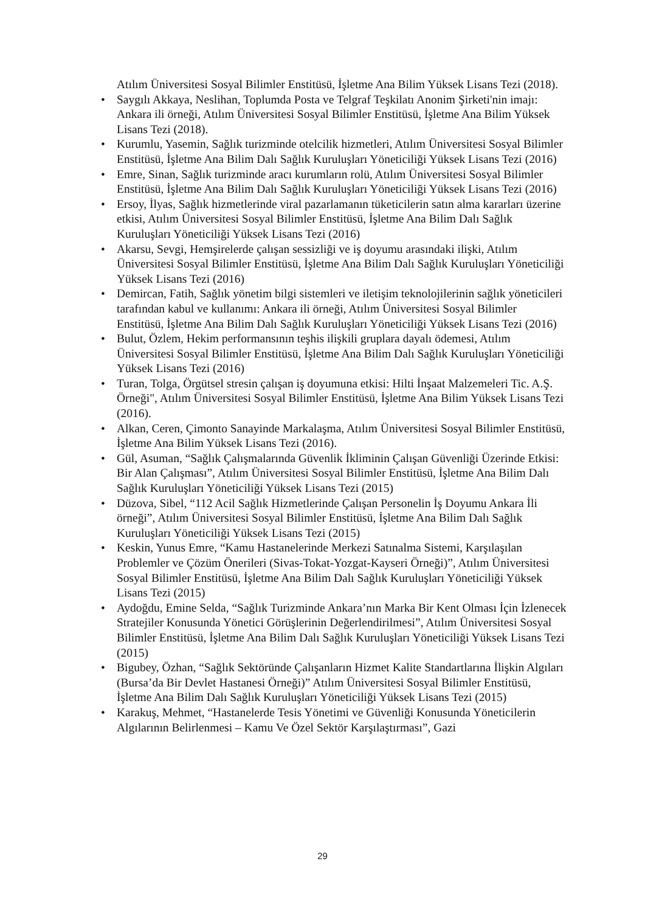Atılım Üniversitesi Sosyal Bilimler Enstitüsü, İşletme Ana Bilim Yüksek Lisans Tezi (2018).
• Saygılı Akkaya, Neslihan, Toplumda Posta ve Telgraf Teşkilatı Anonim Şirketi'nin imajı: Ankara ili örneği, Atılım Üniversitesi Sosyal Bilimler Enstitüsü, İşletme Ana Bilim Yüksek Lisans Tezi (2018).
• Kurumlu, Yasemin, Sağlık turizminde otelcilik hizmetleri, Atılım Üniversitesi Sosyal Bilimler Enstitüsü, İşletme Ana Bilim Dalı Sağlık Kuruluşları Yöneticiliği Yüksek Lisans Tezi (2016)
• Emre, Sinan, Sağlık turizminde aracı kurumların rolü, Atılım Üniversitesi Sosyal Bilimler Enstitüsü, İşletme Ana Bilim Dalı Sağlık Kuruluşları Yöneticiliği Yüksek Lisans Tezi (2016)
• Ersoy, İlyas, Sağlık hizmetlerinde viral pazarlamanın tüketicilerin satın alma kararları üzerine etkisi, Atılım Üniversitesi Sosyal Bilimler Enstitüsü, İşletme Ana Bilim Dalı Sağlık Kuruluşları Yöneticiliği Yüksek Lisans Tezi (2016)
• Akarsu, Sevgi, Hemşirelerde çalışan sessizliği ve iş doyumu arasındaki ilişki, Atılım Üniversitesi Sosyal Bilimler Enstitüsü, İşletme Ana Bilim Dalı Sağlık Kuruluşları Yöneticiliği Yüksek Lisans Tezi (2016)
• Demircan, Fatih, Sağlık yönetim bilgi sistemleri ve iletişim teknolojilerinin sağlık yöneticileri tarafından kabul ve kullanımı: Ankara ili örneği, Atılım Üniversitesi Sosyal Bilimler Enstitüsü, İşletme Ana Bilim Dalı Sağlık Kuruluşları Yöneticiliği Yüksek Lisans Tezi (2016)
• Bulut, Özlem, Hekim performansının teşhis ilişkili gruplara dayalı ödemesi, Atılım Üniversitesi Sosyal Bilimler Enstitüsü, İşletme Ana Bilim Dalı Sağlık Kuruluşları Yöneticiliği Yüksek Lisans Tezi (2016)
• Turan, Tolga, Örgütsel stresin çalışan iş doyumuna etkisi: Hilti İnşaat Malzemeleri Tic. A.Ş. Örneği", Atılım Üniversitesi Sosyal Bilimler Enstitüsü, İşletme Ana Bilim Yüksek Lisans Tezi (2016).
• Alkan, Ceren, Çimonto Sanayinde Markalaşma, Atılım Üniversitesi Sosyal Bilimler Enstitüsü, İşletme Ana Bilim Yüksek Lisans Tezi (2016).
• Gül, Asuman, “Sağlık Çalışmalarında Güvenlik İkliminin Çalışan Güvenliği Üzerinde Etkisi: Bir Alan Çalışması”, Atılım Üniversitesi Sosyal Bilimler Enstitüsü, İşletme Ana Bilim Dalı Sağlık Kuruluşları Yöneticiliği Yüksek Lisans Tezi (2015)
• Düzova, Sibel, “112 Acil Sağlık Hizmetlerinde Çalışan Personelin İş Doyumu Ankara İli örneği”, Atılım Üniversitesi Sosyal Bilimler Enstitüsü, İşletme Ana Bilim Dalı Sağlık Kuruluşları Yöneticiliği Yüksek Lisans Tezi (2015)
• Keskin, Yunus Emre, “Kamu Hastanelerinde Merkezi Satınalma Sistemi, Karşılaşılan Problemler ve Çözüm Önerileri (Sivas-Tokat-Yozgat-Kayseri Örneği)”, Atılım Üniversitesi Sosyal Bilimler Enstitüsü, İşletme Ana Bilim Dalı Sağlık Kuruluşları Yöneticiliği Yüksek Lisans Tezi (2015)
• Aydoğdu, Emine Selda, “Sağlık Turizminde Ankara’nın Marka Bir Kent Olması İçin İzlenecek Stratejiler Konusunda Yönetici Görüşlerinin Değerlendirilmesi”, Atılım Üniversitesi Sosyal Bilimler Enstitüsü, İşletme Ana Bilim Dalı Sağlık Kuruluşları Yöneticiliği Yüksek Lisans Tezi (2015)
• Bigubey, Özhan, “Sağlık Sektöründe Çalışanların Hizmet Kalite Standartlarına İlişkin Algıları (Bursa’da Bir Devlet Hastanesi Örneği)” Atılım Üniversitesi Sosyal Bilimler Enstitüsü, İşletme Ana Bilim Dalı Sağlık Kuruluşları Yöneticiliği Yüksek Lisans Tezi (2015)
• Karakuş, Mehmet, “Hastanelerde Tesis Yönetimi ve Güvenliği Konusunda Yöneticilerin Algılarının Belirlenmesi – Kamu Ve Özel Sektör Karşılaştırması”, Gazi
29